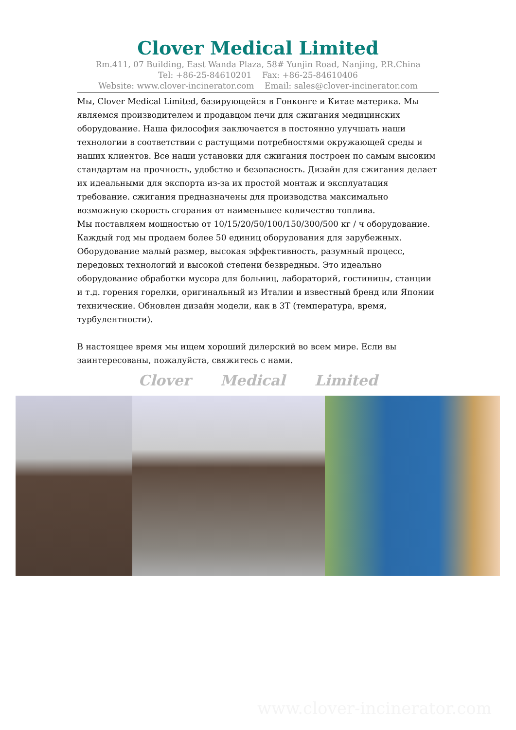Clover Medical Limited
Rm.411, 07 Building, East Wanda Plaza, 58# Yunjin Road, Nanjing, P.R.China
Tel: +86-25-84610201 Fax: +86-25-84610406
Website: www.clover-incinerator.com Email: sales@clover-incinerator.com
Мы, Clover Medical Limited, базирующейся в Гонконге и Китае материка. Мы являемся производителем и продавцом печи для сжигания медицинских оборудование. Наша философия заключается в постоянно улучшать наши технологии в соответствии с растущими потребностями окружающей среды и наших клиентов. Все наши установки для сжигания построен по самым высоким стандартам на прочность, удобство и безопасность. Дизайн для сжигания делает их идеальными для экспорта из-за их простой монтаж и эксплуатация требование. сжигания предназначены для производства максимально возможную скорость сгорания от наименьшее количество топлива.
Мы поставляем мощностью от 10/15/20/50/100/150/300/500 кг / ч оборудование. Каждый год мы продаем более 50 единиц оборудования для зарубежных. Оборудование малый размер, высокая эффективность, разумный процесс, передовых технологий и высокой степени безвредным. Это идеально оборудование обработки мусора для больниц, лабораторий, гостиницы, станции и т.д. горения горелки, оригинальный из Италии и известный бренд или Японии технические. Обновлен дизайн модели, как в 3Т (температура, время, турбулентности).
В настоящее время мы ищем хороший дилерский во всем мире. Если вы заинтересованы, пожалуйста, свяжитесь с нами.
Clover Medical Limited
www.clover-incinerator.com